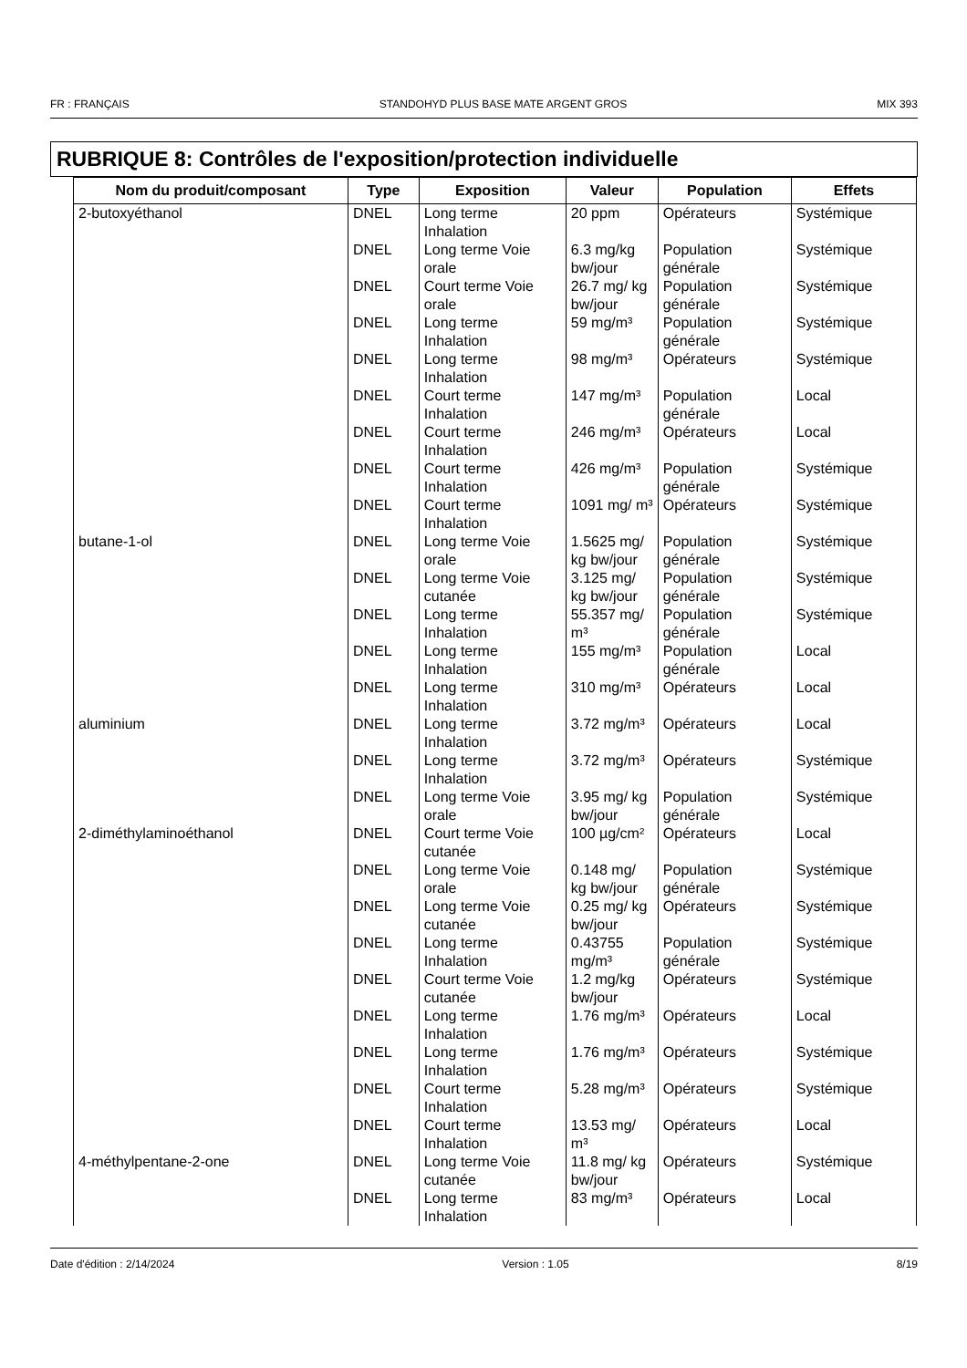FR : FRANÇAIS STANDOHYD PLUS BASE MATE ARGENT GROS MIX 393
RUBRIQUE 8: Contrôles de l'exposition/protection individuelle
| Nom du produit/composant | Type | Exposition | Valeur | Population | Effets |
| --- | --- | --- | --- | --- | --- |
| 2-butoxyéthanol | DNEL | Long terme Inhalation | 20 ppm | Opérateurs | Systémique |
| | DNEL | Long terme Voie orale | 6.3 mg/kg bw/jour | Population générale | Systémique |
| | DNEL | Court terme Voie orale | 26.7 mg/ kg bw/jour | Population générale | Systémique |
| | DNEL | Long terme Inhalation | 59 mg/m³ | Population générale | Systémique |
| | DNEL | Long terme Inhalation | 98 mg/m³ | Opérateurs | Systémique |
| | DNEL | Court terme Inhalation | 147 mg/m³ | Population générale | Local |
| | DNEL | Court terme Inhalation | 246 mg/m³ | Opérateurs | Local |
| | DNEL | Court terme Inhalation | 426 mg/m³ | Population générale | Systémique |
| | DNEL | Court terme Inhalation | 1091 mg/ m³ | Opérateurs | Systémique |
| butane-1-ol | DNEL | Long terme Voie orale | 1.5625 mg/ kg bw/jour | Population générale | Systémique |
| | DNEL | Long terme Voie cutanée | 3.125 mg/ kg bw/jour | Population générale | Systémique |
| | DNEL | Long terme Inhalation | 55.357 mg/ m³ | Population générale | Systémique |
| | DNEL | Long terme Inhalation | 155 mg/m³ | Population générale | Local |
| | DNEL | Long terme Inhalation | 310 mg/m³ | Opérateurs | Local |
| aluminium | DNEL | Long terme Inhalation | 3.72 mg/m³ | Opérateurs | Local |
| | DNEL | Long terme Inhalation | 3.72 mg/m³ | Opérateurs | Systémique |
| | DNEL | Long terme Voie orale | 3.95 mg/ kg bw/jour | Population générale | Systémique |
| 2-diméthylaminoéthanol | DNEL | Court terme Voie cutanée | 100 µg/cm² | Opérateurs | Local |
| | DNEL | Long terme Voie orale | 0.148 mg/ kg bw/jour | Population générale | Systémique |
| | DNEL | Long terme Voie cutanée | 0.25 mg/ kg bw/jour | Opérateurs | Systémique |
| | DNEL | Long terme Inhalation | 0.43755 mg/m³ | Population générale | Systémique |
| | DNEL | Court terme Voie cutanée | 1.2 mg/kg bw/jour | Opérateurs | Systémique |
| | DNEL | Long terme Inhalation | 1.76 mg/m³ | Opérateurs | Local |
| | DNEL | Long terme Inhalation | 1.76 mg/m³ | Opérateurs | Systémique |
| | DNEL | Court terme Inhalation | 5.28 mg/m³ | Opérateurs | Systémique |
| | DNEL | Court terme Inhalation | 13.53 mg/ m³ | Opérateurs | Local |
| 4-méthylpentane-2-one | DNEL | Long terme Voie cutanée | 11.8 mg/ kg bw/jour | Opérateurs | Systémique |
| | DNEL | Long terme Inhalation | 83 mg/m³ | Opérateurs | Local |
Date d'édition : 2/14/2024 Version : 1.05 8/19